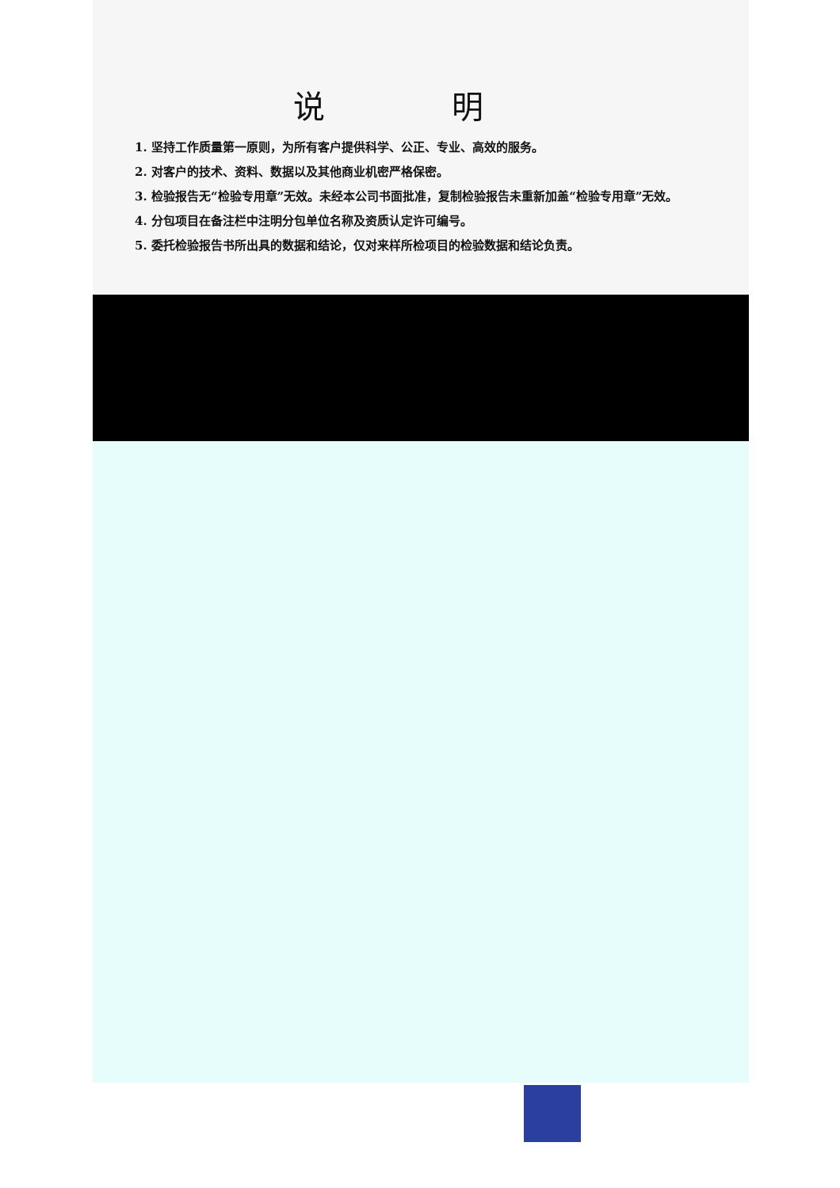说明
1. 坚持工作质量第一原则，为所有客户提供科学、公正、专业、高效的服务。
2. 对客户的技术、资料、数据以及其他商业机密严格保密。
3. 检验报告无“检验专用章”无效。未经本公司书面批准，复制检验报告未重新加盖“检验专用章”无效。
4. 分包项目在备注栏中注明分包单位名称及资质认定许可编号。
5. 委托检验报告书所出具的数据和结论，仅对来样所检项目的检验数据和结论负责。